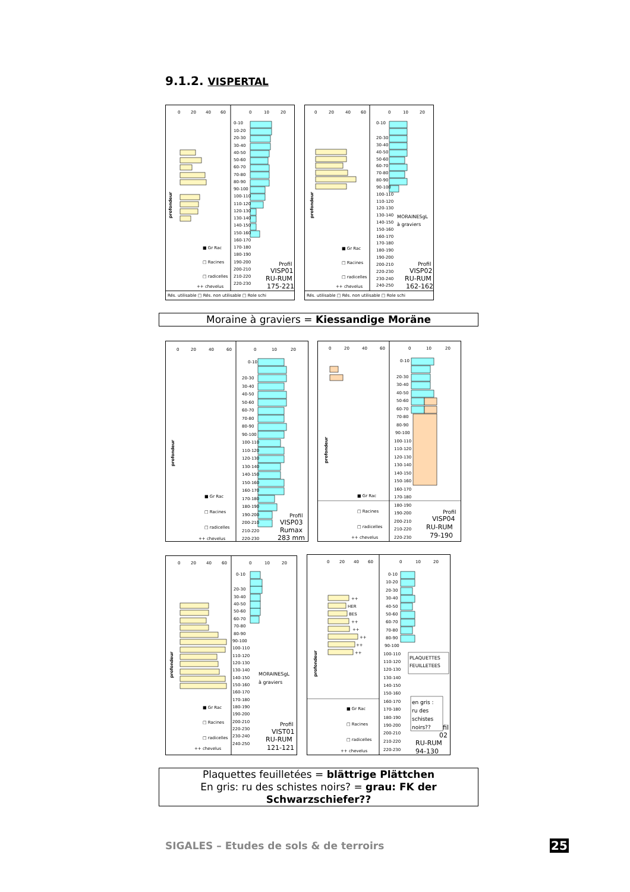9.1.2. VISPERTAL
0
20
40
60
0
10
20
profondeur
0-10
10-20
20-30
30-40
40-50
50-60
60-70
70-80
80-90
90-100
100-110
110-120
120-130
130-140
140-150
150-160
160-170
170-180
180-190
190-200
200-210
210-220
220-230
■ Gr Rac
□ Racines
□ radicelles
++ chevelus
Profil
VISP01
RU-RUM
175-221
Rés. utilisable □ Rés. non utilisable □ Role schi
0
20
40
60
0
10
20
profondeur
0-10
20-30
30-40
40-50
50-60
60-70
70-80
80-90
90-100
100-110
110-120
120-130
130-140
140-150
150-160
160-170
170-180
180-190
190-200
200-210
220-230
230-240
240-250
MORAINESgL
à graviers
■ Gr Rac
□ Racines
□ radicelles
++ chevelus
Profil
VISP02
RU-RUM
162-162
Rés. utilisable □ Rés. non utilisable □ Role schi
Moraine à graviers = Kiessandige Moräne
0
20
40
60
0
10
20
profondeur
0-10
20-30
30-40
40-50
50-60
60-70
70-80
80-90
90-100
100-110
110-120
120-130
130-140
140-150
150-160
160-170
170-180
180-190
190-200
200-210
210-220
220-230
■ Gr Rac
□ Racines
□ radicelles
++ chevelus
Profil
VISP03
Rumax
283 mm
0
20
40
60
0
10
20
profondeur
0-10
20-30
30-40
40-50
50-60
60-70
70-80
80-90
90-100
100-110
110-120
120-130
130-140
140-150
150-160
160-170
170-180
180-190
190-200
200-210
210-220
220-230
■ Gr Rac
□ Racines
□ radicelles
++ chevelus
Profil
VISP04
RU-RUM
79-190
0
20
40
60
0
10
20
profondeur
0-10
20-30
30-40
40-50
50-60
60-70
70-80
80-90
90-100
100-110
110-120
120-130
130-140
140-150
150-160
160-170
170-180
180-190
190-200
200-210
220-230
230-240
240-250
MORAINESgL
à graviers
■ Gr Rac
□ Racines
□ radicelles
++ chevelus
Profil
VIST01
RU-RUM
121-121
0
20
40
60
0
10
20
profondeur
++
HER
BES
++
++
++
++
++
0-10
10-20
20-30
30-40
40-50
50-60
60-70
70-80
80-90
90-100
100-110
110-120
120-130
130-140
140-150
150-160
160-170
170-180
180-190
190-200
200-210
210-220
220-230
PLAQUETTES
FEUILLETEES
en gris :
ru des
schistes
noirs??
■ Gr Rac
□ Racines
□ radicelles
++ chevelus
fil
02
RU-RUM
94-130
Plaquettes feuilletées = blättrige Plättchen
En gris: ru des schistes noirs? = grau: FK der Schwarzschiefer??
SIGALES – Etudes de sols & de terroirs
25